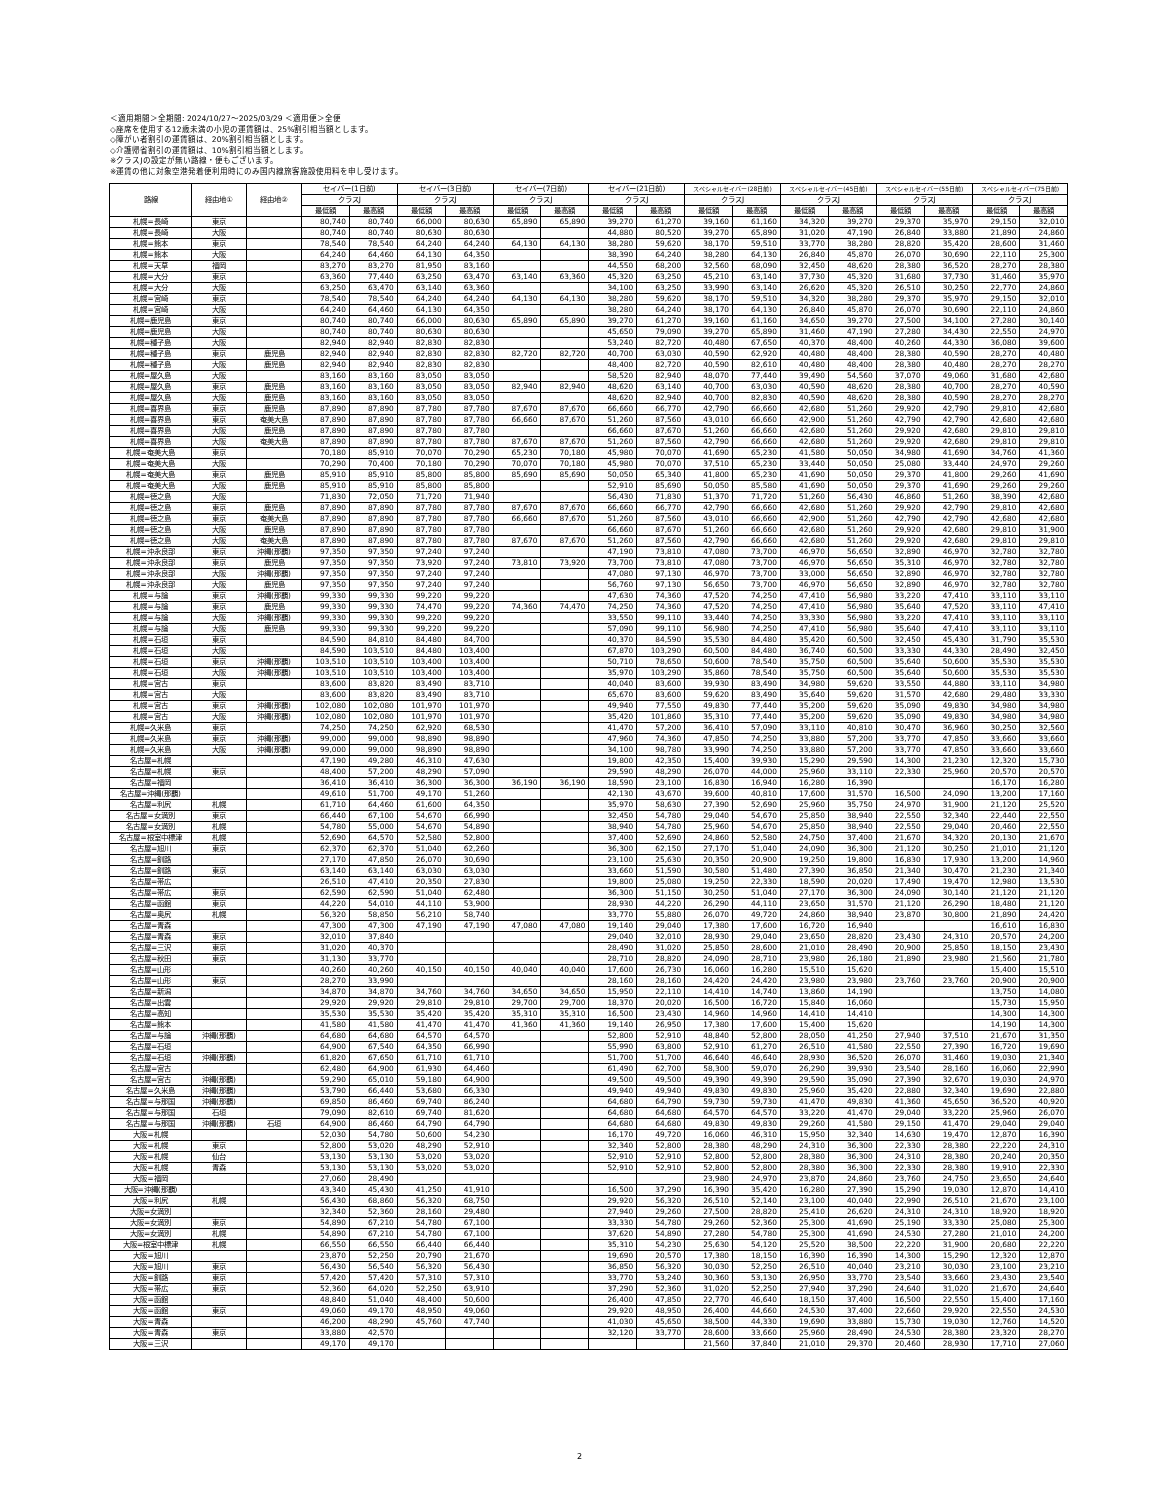＜適用期間＞全期間: 2024/10/27～2025/03/29 ＜適用便＞全便
◇座席を使用する12歳未満の小児の運賃額は、25%割引相当額とします。
◇障がい者割引の運賃額は、20%割引相当額とします。
◇介護帰省割引の運賃額は、10%割引相当額とします。
※クラスJの設定が無い路線・便もございます。
※運賃の他に対象空港発着便利用時にのみ国内線旅客施設使用料を申し受けます。
| 路線 | 経由地① | 経由地② | セイバー(1日前) | | セイバー(3日前) | | セイバー(7日前) | | セイバー(21日前) | | スペシャルセイバー(28日前) | | スペシャルセイバー(45日前) | | スペシャルセイバー(55日前) | | スペシャルセイバー(75日前) | |
| --- | --- | --- | --- | --- | --- | --- | --- | --- | --- | --- | --- | --- | --- | --- | --- | --- | --- | --- |
| | | | クラスJ | | クラスJ | | クラスJ | | クラスJ | | クラスJ | | クラスJ | | クラスJ | | クラスJ | |
| | | | 最低額 | 最高額 | 最低額 | 最高額 | 最低額 | 最高額 | 最低額 | 最高額 | 最低額 | 最高額 | 最低額 | 最高額 | 最低額 | 最高額 | 最低額 | 最高額 |
| 札幌=長崎 | 東京 | | 80,740 | 80,740 | 66,000 | 80,630 | 65,890 | 65,890 | 39,270 | 61,270 | 39,160 | 61,160 | 34,320 | 39,270 | 29,370 | 35,970 | 29,150 | 32,010 |
| 札幌=長崎 | 大阪 | | 80,740 | 80,740 | 80,630 | 80,630 | | | 44,880 | 80,520 | 39,270 | 65,890 | 31,020 | 47,190 | 26,840 | 33,880 | 21,890 | 24,860 |
| 札幌=熊本 | 東京 | | 78,540 | 78,540 | 64,240 | 64,240 | 64,130 | 64,130 | 38,280 | 59,620 | 38,170 | 59,510 | 33,770 | 38,280 | 28,820 | 35,420 | 28,600 | 31,460 |
| 札幌=熊本 | 大阪 | | 64,240 | 64,460 | 64,130 | 64,350 | | | 38,390 | 64,240 | 38,280 | 64,130 | 26,840 | 45,870 | 26,070 | 30,690 | 22,110 | 25,300 |
| 札幌=天草 | 福岡 | | 83,270 | 83,270 | 81,950 | 83,160 | | | 44,550 | 68,200 | 32,560 | 68,090 | 32,450 | 48,620 | 28,380 | 36,520 | 28,270 | 28,380 |
| 札幌=大分 | 東京 | | 63,360 | 77,440 | 63,250 | 63,470 | 63,140 | 63,360 | 45,320 | 63,250 | 45,210 | 63,140 | 37,730 | 45,320 | 31,680 | 37,730 | 31,460 | 35,970 |
| 札幌=大分 | 大阪 | | 63,250 | 63,470 | 63,140 | 63,360 | | | 34,100 | 63,250 | 33,990 | 63,140 | 26,620 | 45,320 | 26,510 | 30,250 | 22,770 | 24,860 |
| 札幌=宮崎 | 東京 | | 78,540 | 78,540 | 64,240 | 64,240 | 64,130 | 64,130 | 38,280 | 59,620 | 38,170 | 59,510 | 34,320 | 38,280 | 29,370 | 35,970 | 29,150 | 32,010 |
| 札幌=宮崎 | 大阪 | | 64,240 | 64,460 | 64,130 | 64,350 | | | 38,280 | 64,240 | 38,170 | 64,130 | 26,840 | 45,870 | 26,070 | 30,690 | 22,110 | 24,860 |
| 札幌=鹿児島 | 東京 | | 80,740 | 80,740 | 66,000 | 80,630 | 65,890 | 65,890 | 39,270 | 61,270 | 39,160 | 61,160 | 34,650 | 39,270 | 27,500 | 34,100 | 27,280 | 30,140 |
| 札幌=鹿児島 | 大阪 | | 80,740 | 80,740 | 80,630 | 80,630 | | | 45,650 | 79,090 | 39,270 | 65,890 | 31,460 | 47,190 | 27,280 | 34,430 | 22,550 | 24,970 |
| 札幌=種子島 | 大阪 | | 82,940 | 82,940 | 82,830 | 82,830 | | | 53,240 | 82,720 | 40,480 | 67,650 | 40,370 | 48,400 | 40,260 | 44,330 | 36,080 | 39,600 |
| 札幌=種子島 | 東京 | 鹿児島 | 82,940 | 82,940 | 82,830 | 82,830 | 82,720 | 82,720 | 40,700 | 63,030 | 40,590 | 62,920 | 40,480 | 48,400 | 28,380 | 40,590 | 28,270 | 40,480 |
| 札幌=種子島 | 大阪 | 鹿児島 | 82,940 | 82,940 | 82,830 | 82,830 | | | 48,400 | 82,720 | 40,590 | 82,610 | 40,480 | 48,400 | 28,380 | 40,480 | 28,270 | 28,270 |
| 札幌=屋久島 | 大阪 | | 83,160 | 83,160 | 83,050 | 83,050 | | | 58,520 | 82,940 | 48,070 | 77,440 | 39,490 | 54,560 | 37,070 | 49,060 | 31,680 | 42,680 |
| 札幌=屋久島 | 東京 | 鹿児島 | 83,160 | 83,160 | 83,050 | 83,050 | 82,940 | 82,940 | 48,620 | 63,140 | 40,700 | 63,030 | 40,590 | 48,620 | 28,380 | 40,700 | 28,270 | 40,590 |
| 札幌=屋久島 | 大阪 | 鹿児島 | 83,160 | 83,160 | 83,050 | 83,050 | | | 48,620 | 82,940 | 40,700 | 82,830 | 40,590 | 48,620 | 28,380 | 40,590 | 28,270 | 28,270 |
| 札幌=喜界島 | 東京 | 鹿児島 | 87,890 | 87,890 | 87,780 | 87,780 | 87,670 | 87,670 | 66,660 | 66,770 | 42,790 | 66,660 | 42,680 | 51,260 | 29,920 | 42,790 | 29,810 | 42,680 |
| 札幌=喜界島 | 東京 | 奄美大島 | 87,890 | 87,890 | 87,780 | 87,780 | 66,660 | 87,670 | 51,260 | 87,560 | 43,010 | 66,660 | 42,900 | 51,260 | 42,790 | 42,790 | 42,680 | 42,680 |
| 札幌=喜界島 | 大阪 | 鹿児島 | 87,890 | 87,890 | 87,780 | 87,780 | | | 66,660 | 87,670 | 51,260 | 66,660 | 42,680 | 51,260 | 29,920 | 42,680 | 29,810 | 29,810 |
| 札幌=喜界島 | 大阪 | 奄美大島 | 87,890 | 87,890 | 87,780 | 87,780 | 87,670 | 87,670 | 51,260 | 87,560 | 42,790 | 66,660 | 42,680 | 51,260 | 29,920 | 42,680 | 29,810 | 29,810 |
| 札幌=奄美大島 | 東京 | | 70,180 | 85,910 | 70,070 | 70,290 | 65,230 | 70,180 | 45,980 | 70,070 | 41,690 | 65,230 | 41,580 | 50,050 | 34,980 | 41,690 | 34,760 | 41,360 |
| 札幌=奄美大島 | 大阪 | | 70,290 | 70,400 | 70,180 | 70,290 | 70,070 | 70,180 | 45,980 | 70,070 | 37,510 | 65,230 | 33,440 | 50,050 | 25,080 | 33,440 | 24,970 | 29,260 |
| 札幌=奄美大島 | 東京 | 鹿児島 | 85,910 | 85,910 | 85,800 | 85,800 | 85,690 | 85,690 | 50,050 | 65,340 | 41,800 | 65,230 | 41,690 | 50,050 | 29,370 | 41,800 | 29,260 | 41,690 |
| 札幌=奄美大島 | 大阪 | 鹿児島 | 85,910 | 85,910 | 85,800 | 85,800 | | | 52,910 | 85,690 | 50,050 | 85,580 | 41,690 | 50,050 | 29,370 | 41,690 | 29,260 | 29,260 |
| 札幌=徳之島 | 大阪 | | 71,830 | 72,050 | 71,720 | 71,940 | | | 56,430 | 71,830 | 51,370 | 71,720 | 51,260 | 56,430 | 46,860 | 51,260 | 38,390 | 42,680 |
| 札幌=徳之島 | 東京 | 鹿児島 | 87,890 | 87,890 | 87,780 | 87,780 | 87,670 | 87,670 | 66,660 | 66,770 | 42,790 | 66,660 | 42,680 | 51,260 | 29,920 | 42,790 | 29,810 | 42,680 |
| 札幌=徳之島 | 東京 | 奄美大島 | 87,890 | 87,890 | 87,780 | 87,780 | 66,660 | 87,670 | 51,260 | 87,560 | 43,010 | 66,660 | 42,900 | 51,260 | 42,790 | 42,790 | 42,680 | 42,680 |
| 札幌=徳之島 | 大阪 | 鹿児島 | 87,890 | 87,890 | 87,780 | 87,780 | | | 66,660 | 87,670 | 51,260 | 66,660 | 42,680 | 51,260 | 29,920 | 42,680 | 29,810 | 31,900 |
| 札幌=徳之島 | 大阪 | 奄美大島 | 87,890 | 87,890 | 87,780 | 87,780 | 87,670 | 87,670 | 51,260 | 87,560 | 42,790 | 66,660 | 42,680 | 51,260 | 29,920 | 42,680 | 29,810 | 29,810 |
| 札幌=沖永良部 | 東京 | 沖縄(那覇) | 97,350 | 97,350 | 97,240 | 97,240 | | | 47,190 | 73,810 | 47,080 | 73,700 | 46,970 | 56,650 | 32,890 | 46,970 | 32,780 | 32,780 |
| 札幌=沖永良部 | 東京 | 鹿児島 | 97,350 | 97,350 | 73,920 | 97,240 | 73,810 | 73,920 | 73,700 | 73,810 | 47,080 | 73,700 | 46,970 | 56,650 | 35,310 | 46,970 | 32,780 | 32,780 |
| 札幌=沖永良部 | 大阪 | 沖縄(那覇) | 97,350 | 97,350 | 97,240 | 97,240 | | | 47,080 | 97,130 | 46,970 | 73,700 | 33,000 | 56,650 | 32,890 | 46,970 | 32,780 | 32,780 |
| 札幌=沖永良部 | 大阪 | 鹿児島 | 97,350 | 97,350 | 97,240 | 97,240 | | | 56,760 | 97,130 | 56,650 | 73,700 | 46,970 | 56,650 | 32,890 | 46,970 | 32,780 | 32,780 |
| 札幌=与論 | 東京 | 沖縄(那覇) | 99,330 | 99,330 | 99,220 | 99,220 | | | 47,630 | 74,360 | 47,520 | 74,250 | 47,410 | 56,980 | 33,220 | 47,410 | 33,110 | 33,110 |
| 札幌=与論 | 東京 | 鹿児島 | 99,330 | 99,330 | 74,470 | 99,220 | 74,360 | 74,470 | 74,250 | 74,360 | 47,520 | 74,250 | 47,410 | 56,980 | 35,640 | 47,520 | 33,110 | 47,410 |
| 札幌=与論 | 大阪 | 沖縄(那覇) | 99,330 | 99,330 | 99,220 | 99,220 | | | 33,550 | 99,110 | 33,440 | 74,250 | 33,330 | 56,980 | 33,220 | 47,410 | 33,110 | 33,110 |
| 札幌=与論 | 大阪 | 鹿児島 | 99,330 | 99,330 | 99,220 | 99,220 | | | 57,090 | 99,110 | 56,980 | 74,250 | 47,410 | 56,980 | 35,640 | 47,410 | 33,110 | 33,110 |
| 札幌=石垣 | 東京 | | 84,590 | 84,810 | 84,480 | 84,700 | | | 40,370 | 84,590 | 35,530 | 84,480 | 35,420 | 60,500 | 32,450 | 45,430 | 31,790 | 35,530 |
| 札幌=石垣 | 大阪 | | 84,590 | 103,510 | 84,480 | 103,400 | | | 67,870 | 103,290 | 60,500 | 84,480 | 36,740 | 60,500 | 33,330 | 44,330 | 28,490 | 32,450 |
| 札幌=石垣 | 東京 | 沖縄(那覇) | 103,510 | 103,510 | 103,400 | 103,400 | | | 50,710 | 78,650 | 50,600 | 78,540 | 35,750 | 60,500 | 35,640 | 50,600 | 35,530 | 35,530 |
| 札幌=石垣 | 大阪 | 沖縄(那覇) | 103,510 | 103,510 | 103,400 | 103,400 | | | 35,970 | 103,290 | 35,860 | 78,540 | 35,750 | 60,500 | 35,640 | 50,600 | 35,530 | 35,530 |
| 札幌=宮古 | 東京 | | 83,600 | 83,820 | 83,490 | 83,710 | | | 40,040 | 83,600 | 39,930 | 83,490 | 34,980 | 59,620 | 33,550 | 44,880 | 33,110 | 34,980 |
| 札幌=宮古 | 大阪 | | 83,600 | 83,820 | 83,490 | 83,710 | | | 65,670 | 83,600 | 59,620 | 83,490 | 35,640 | 59,620 | 31,570 | 42,680 | 29,480 | 33,330 |
| 札幌=宮古 | 東京 | 沖縄(那覇) | 102,080 | 102,080 | 101,970 | 101,970 | | | 49,940 | 77,550 | 49,830 | 77,440 | 35,200 | 59,620 | 35,090 | 49,830 | 34,980 | 34,980 |
| 札幌=宮古 | 大阪 | 沖縄(那覇) | 102,080 | 102,080 | 101,970 | 101,970 | | | 35,420 | 101,860 | 35,310 | 77,440 | 35,200 | 59,620 | 35,090 | 49,830 | 34,980 | 34,980 |
| 札幌=久米島 | 東京 | | 74,250 | 74,250 | 62,920 | 68,530 | | | 41,470 | 57,200 | 36,410 | 57,090 | 33,110 | 40,810 | 30,470 | 36,960 | 30,250 | 32,560 |
| 札幌=久米島 | 東京 | 沖縄(那覇) | 99,000 | 99,000 | 98,890 | 98,890 | | | 47,960 | 74,360 | 47,850 | 74,250 | 33,880 | 57,200 | 33,770 | 47,850 | 33,660 | 33,660 |
| 札幌=久米島 | 大阪 | 沖縄(那覇) | 99,000 | 99,000 | 98,890 | 98,890 | | | 34,100 | 98,780 | 33,990 | 74,250 | 33,880 | 57,200 | 33,770 | 47,850 | 33,660 | 33,660 |
| 名古屋=札幌 | | | 47,190 | 49,280 | 46,310 | 47,630 | | | 19,800 | 42,350 | 15,400 | 39,930 | 15,290 | 29,590 | 14,300 | 21,230 | 12,320 | 15,730 |
| 名古屋=札幌 | 東京 | | 48,400 | 57,200 | 48,290 | 57,090 | | | 29,590 | 48,290 | 26,070 | 44,000 | 25,960 | 33,110 | 22,330 | 25,960 | 20,570 | 20,570 |
| 名古屋=福岡 | | | 36,410 | 36,410 | 36,300 | 36,300 | 36,190 | 36,190 | 18,590 | 23,100 | 16,830 | 16,940 | 16,280 | 16,390 | | | 16,170 | 16,280 |
| 名古屋=沖縄(那覇) | | | 49,610 | 51,700 | 49,170 | 51,260 | | | 42,130 | 43,670 | 39,600 | 40,810 | 17,600 | 31,570 | 16,500 | 24,090 | 13,200 | 17,160 |
| 名古屋=利尻 | 札幌 | | 61,710 | 64,460 | 61,600 | 64,350 | | | 35,970 | 58,630 | 27,390 | 52,690 | 25,960 | 35,750 | 24,970 | 31,900 | 21,120 | 25,520 |
| 名古屋=女満別 | 東京 | | 66,440 | 67,100 | 54,670 | 66,990 | | | 32,450 | 54,780 | 29,040 | 54,670 | 25,850 | 38,940 | 22,550 | 32,340 | 22,440 | 22,550 |
| 名古屋=女満別 | 札幌 | | 54,780 | 55,000 | 54,670 | 54,890 | | | 38,940 | 54,780 | 25,960 | 54,670 | 25,850 | 38,940 | 22,550 | 29,040 | 20,460 | 22,550 |
| 名古屋=根室中標津 | 札幌 | | 52,690 | 64,570 | 52,580 | 52,800 | | | 37,400 | 52,690 | 24,860 | 52,580 | 24,750 | 37,400 | 21,670 | 34,320 | 20,130 | 21,670 |
| 名古屋=旭川 | 東京 | | 62,370 | 62,370 | 51,040 | 62,260 | | | 36,300 | 62,150 | 27,170 | 51,040 | 24,090 | 36,300 | 21,120 | 30,250 | 21,010 | 21,120 |
| 名古屋=釧路 | | | 27,170 | 47,850 | 26,070 | 30,690 | | | 23,100 | 25,630 | 20,350 | 20,900 | 19,250 | 19,800 | 16,830 | 17,930 | 13,200 | 14,960 |
| 名古屋=釧路 | 東京 | | 63,140 | 63,140 | 63,030 | 63,030 | | | 33,660 | 51,590 | 30,580 | 51,480 | 27,390 | 36,850 | 21,340 | 30,470 | 21,230 | 21,340 |
| 名古屋=帯広 | | | 26,510 | 47,410 | 20,350 | 27,830 | | | 19,800 | 25,080 | 19,250 | 22,330 | 18,590 | 20,020 | 17,490 | 19,470 | 12,980 | 13,530 |
| 名古屋=帯広 | 東京 | | 62,590 | 62,590 | 51,040 | 62,480 | | | 36,300 | 51,150 | 30,250 | 51,040 | 27,170 | 36,300 | 24,090 | 30,140 | 21,120 | 21,120 |
| 名古屋=函館 | 東京 | | 44,220 | 54,010 | 44,110 | 53,900 | | | 28,930 | 44,220 | 26,290 | 44,110 | 23,650 | 31,570 | 21,120 | 26,290 | 18,480 | 21,120 |
| 名古屋=奥尻 | 札幌 | | 56,320 | 58,850 | 56,210 | 58,740 | | | 33,770 | 55,880 | 26,070 | 49,720 | 24,860 | 38,940 | 23,870 | 30,800 | 21,890 | 24,420 |
| 名古屋=青森 | | | 47,300 | 47,300 | 47,190 | 47,190 | 47,080 | 47,080 | 19,140 | 29,040 | 17,380 | 17,600 | 16,720 | 16,940 | | | 16,610 | 16,830 |
| 名古屋=青森 | 東京 | | 32,010 | 37,840 | | | | | 29,040 | 32,010 | 28,930 | 29,040 | 23,650 | 28,820 | 23,430 | 24,310 | 20,570 | 24,200 |
| 名古屋=三沢 | 東京 | | 31,020 | 40,370 | | | | | 28,490 | 31,020 | 25,850 | 28,600 | 21,010 | 28,490 | 20,900 | 25,850 | 18,150 | 23,430 |
| 名古屋=秋田 | 東京 | | 31,130 | 33,770 | | | | | 28,710 | 28,820 | 24,090 | 28,710 | 23,980 | 26,180 | 21,890 | 23,980 | 21,560 | 21,780 |
| 名古屋=山形 | | | 40,260 | 40,260 | 40,150 | 40,150 | 40,040 | 40,040 | 17,600 | 26,730 | 16,060 | 16,280 | 15,510 | 15,620 | | | 15,400 | 15,510 |
| 名古屋=山形 | 東京 | | 28,270 | 33,990 | | | | | 28,160 | 28,160 | 24,420 | 24,420 | 23,980 | 23,980 | 23,760 | 23,760 | 20,900 | 20,900 |
| 名古屋=新潟 | | | 34,870 | 34,870 | 34,760 | 34,760 | 34,650 | 34,650 | 15,950 | 22,110 | 14,410 | 14,740 | 13,860 | 14,190 | | | 13,750 | 14,080 |
| 名古屋=出雲 | | | 29,920 | 29,920 | 29,810 | 29,810 | 29,700 | 29,700 | 18,370 | 20,020 | 16,500 | 16,720 | 15,840 | 16,060 | | | 15,730 | 15,950 |
| 名古屋=高知 | | | 35,530 | 35,530 | 35,420 | 35,420 | 35,310 | 35,310 | 16,500 | 23,430 | 14,960 | 14,960 | 14,410 | 14,410 | | | 14,300 | 14,300 |
| 名古屋=熊本 | | | 41,580 | 41,580 | 41,470 | 41,470 | 41,360 | 41,360 | 19,140 | 26,950 | 17,380 | 17,600 | 15,400 | 15,620 | | | 14,190 | 14,300 |
| 名古屋=与論 | 沖縄(那覇) | | 64,680 | 64,680 | 64,570 | 64,570 | | | 52,800 | 52,910 | 48,840 | 52,800 | 28,050 | 41,250 | 27,940 | 37,510 | 21,670 | 31,350 |
| 名古屋=石垣 | | | 64,900 | 67,540 | 64,350 | 66,990 | | | 55,990 | 63,800 | 52,910 | 61,270 | 26,510 | 41,580 | 22,550 | 27,390 | 16,720 | 19,690 |
| 名古屋=石垣 | 沖縄(那覇) | | 61,820 | 67,650 | 61,710 | 61,710 | | | 51,700 | 51,700 | 46,640 | 46,640 | 28,930 | 36,520 | 26,070 | 31,460 | 19,030 | 21,340 |
| 名古屋=宮古 | | | 62,480 | 64,900 | 61,930 | 64,460 | | | 61,490 | 62,700 | 58,300 | 59,070 | 26,290 | 39,930 | 23,540 | 28,160 | 16,060 | 22,990 |
| 名古屋=宮古 | 沖縄(那覇) | | 59,290 | 65,010 | 59,180 | 64,900 | | | 49,500 | 49,500 | 49,390 | 49,390 | 29,590 | 35,090 | 27,390 | 32,670 | 19,030 | 24,970 |
| 名古屋=久米島 | 沖縄(那覇) | | 53,790 | 66,440 | 53,680 | 66,330 | | | 49,940 | 49,940 | 49,830 | 49,830 | 25,960 | 35,420 | 22,880 | 32,340 | 19,690 | 22,880 |
| 名古屋=与那国 | 沖縄(那覇) | | 69,850 | 86,460 | 69,740 | 86,240 | | | 64,680 | 64,790 | 59,730 | 59,730 | 41,470 | 49,830 | 41,360 | 45,650 | 36,520 | 40,920 |
| 名古屋=与那国 | 石垣 | | 79,090 | 82,610 | 69,740 | 81,620 | | | 64,680 | 64,680 | 64,570 | 64,570 | 33,220 | 41,470 | 29,040 | 33,220 | 25,960 | 26,070 |
| 名古屋=与那国 | 沖縄(那覇) | 石垣 | 64,900 | 86,460 | 64,790 | 64,790 | | | 64,680 | 64,680 | 49,830 | 49,830 | 29,260 | 41,580 | 29,150 | 41,470 | 29,040 | 29,040 |
| 大阪=札幌 | | | 52,030 | 54,780 | 50,600 | 54,230 | | | 16,170 | 49,720 | 16,060 | 46,310 | 15,950 | 32,340 | 14,630 | 19,470 | 12,870 | 16,390 |
| 大阪=札幌 | 東京 | | 52,800 | 53,020 | 48,290 | 52,910 | | | 32,340 | 52,800 | 28,380 | 48,290 | 24,310 | 36,300 | 22,330 | 28,380 | 22,220 | 24,310 |
| 大阪=札幌 | 仙台 | | 53,130 | 53,130 | 53,020 | 53,020 | | | 52,910 | 52,910 | 52,800 | 52,800 | 28,380 | 36,300 | 24,310 | 28,380 | 20,240 | 20,350 |
| 大阪=札幌 | 青森 | | 53,130 | 53,130 | 53,020 | 53,020 | | | 52,910 | 52,910 | 52,800 | 52,800 | 28,380 | 36,300 | 22,330 | 28,380 | 19,910 | 22,330 |
| 大阪=福岡 | | | 27,060 | 28,490 | | | | | | | 23,980 | 24,970 | 23,870 | 24,860 | 23,760 | 24,750 | 23,650 | 24,640 |
| 大阪=沖縄(那覇) | | | 43,340 | 45,430 | 41,250 | 41,910 | | | 16,500 | 37,290 | 16,390 | 35,420 | 16,280 | 27,390 | 15,290 | 19,030 | 12,870 | 14,410 |
| 大阪=利尻 | 札幌 | | 56,430 | 68,860 | 56,320 | 68,750 | | | 29,920 | 56,320 | 26,510 | 52,140 | 23,100 | 40,040 | 22,990 | 26,510 | 21,670 | 23,100 |
| 大阪=女満別 | | | 32,340 | 52,360 | 28,160 | 29,480 | | | 27,940 | 29,260 | 27,500 | 28,820 | 25,410 | 26,620 | 24,310 | 24,310 | 18,920 | 18,920 |
| 大阪=女満別 | 東京 | | 54,890 | 67,210 | 54,780 | 67,100 | | | 33,330 | 54,780 | 29,260 | 52,360 | 25,300 | 41,690 | 25,190 | 33,330 | 25,080 | 25,300 |
| 大阪=女満別 | 札幌 | | 54,890 | 67,210 | 54,780 | 67,100 | | | 37,620 | 54,890 | 27,280 | 54,780 | 25,300 | 41,690 | 24,530 | 27,280 | 21,010 | 24,200 |
| 大阪=根室中標津 | 札幌 | | 66,550 | 66,550 | 66,440 | 66,440 | | | 35,310 | 54,230 | 25,630 | 54,120 | 25,520 | 38,500 | 22,220 | 31,900 | 20,680 | 22,220 |
| 大阪=旭川 | | | 23,870 | 52,250 | 20,790 | 21,670 | | | 19,690 | 20,570 | 17,380 | 18,150 | 16,390 | 16,390 | 14,300 | 15,290 | 12,320 | 12,870 |
| 大阪=旭川 | 東京 | | 56,430 | 56,540 | 56,320 | 56,430 | | | 36,850 | 56,320 | 30,030 | 52,250 | 26,510 | 40,040 | 23,210 | 30,030 | 23,100 | 23,210 |
| 大阪=釧路 | 東京 | | 57,420 | 57,420 | 57,310 | 57,310 | | | 33,770 | 53,240 | 30,360 | 53,130 | 26,950 | 33,770 | 23,540 | 33,660 | 23,430 | 23,540 |
| 大阪=帯広 | 東京 | | 52,360 | 64,020 | 52,250 | 63,910 | | | 37,290 | 52,360 | 31,020 | 52,250 | 27,940 | 37,290 | 24,640 | 31,020 | 21,670 | 24,640 |
| 大阪=函館 | | | 48,840 | 51,040 | 48,400 | 50,600 | | | 26,400 | 47,850 | 22,770 | 46,640 | 18,150 | 37,400 | 16,500 | 22,550 | 15,400 | 17,160 |
| 大阪=函館 | 東京 | | 49,060 | 49,170 | 48,950 | 49,060 | | | 29,920 | 48,950 | 26,400 | 44,660 | 24,530 | 37,400 | 22,660 | 29,920 | 22,550 | 24,530 |
| 大阪=青森 | | | 46,200 | 48,290 | 45,760 | 47,740 | | | 41,030 | 45,650 | 38,500 | 44,330 | 19,690 | 33,880 | 15,730 | 19,030 | 12,760 | 14,520 |
| 大阪=青森 | 東京 | | 33,880 | 42,570 | | | | | 32,120 | 33,770 | 28,600 | 33,660 | 25,960 | 28,490 | 24,530 | 28,380 | 23,320 | 28,270 |
| 大阪=三沢 | | | 49,170 | 49,170 | | | | | | | 21,560 | 37,840 | 21,010 | 29,370 | 20,460 | 28,930 | 17,710 | 27,060 |
2